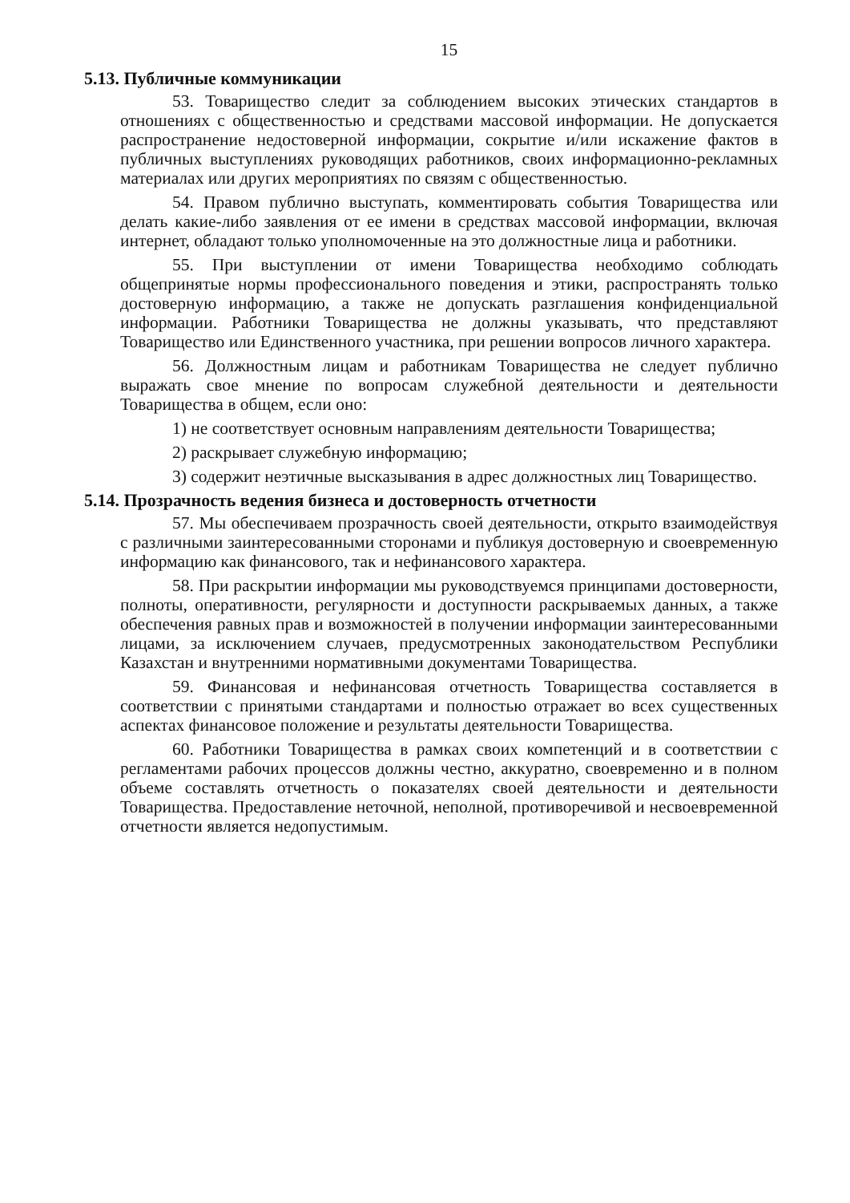15
5.13. Публичные коммуникации
53. Товарищество следит за соблюдением высоких этических стандартов в отношениях с общественностью и средствами массовой информации. Не допускается распространение недостоверной информации, сокрытие и/или искажение фактов в публичных выступлениях руководящих работников, своих информационно-рекламных материалах или других мероприятиях по связям с общественностью.
54. Правом публично выступать, комментировать события Товарищества или делать какие-либо заявления от ее имени в средствах массовой информации, включая интернет, обладают только уполномоченные на это должностные лица и работники.
55. При выступлении от имени Товарищества необходимо соблюдать общепринятые нормы профессионального поведения и этики, распространять только достоверную информацию, а также не допускать разглашения конфиденциальной информации. Работники Товарищества не должны указывать, что представляют Товарищество или Единственного участника, при решении вопросов личного характера.
56. Должностным лицам и работникам Товарищества не следует публично выражать свое мнение по вопросам служебной деятельности и деятельности Товарищества в общем, если оно:
1) не соответствует основным направлениям деятельности Товарищества;
2) раскрывает служебную информацию;
3) содержит неэтичные высказывания в адрес должностных лиц Товарищество.
5.14. Прозрачность ведения бизнеса и достоверность отчетности
57. Мы обеспечиваем прозрачность своей деятельности, открыто взаимодействуя с различными заинтересованными сторонами и публикуя достоверную и своевременную информацию как финансового, так и нефинансового характера.
58. При раскрытии информации мы руководствуемся принципами достоверности, полноты, оперативности, регулярности и доступности раскрываемых данных, а также обеспечения равных прав и возможностей в получении информации заинтересованными лицами, за исключением случаев, предусмотренных законодательством Республики Казахстан и внутренними нормативными документами Товарищества.
59. Финансовая и нефинансовая отчетность Товарищества составляется в соответствии с принятыми стандартами и полностью отражает во всех существенных аспектах финансовое положение и результаты деятельности Товарищества.
60. Работники Товарищества в рамках своих компетенций и в соответствии с регламентами рабочих процессов должны честно, аккуратно, своевременно и в полном объеме составлять отчетность о показателях своей деятельности и деятельности Товарищества. Предоставление неточной, неполной, противоречивой и несвоевременной отчетности является недопустимым.